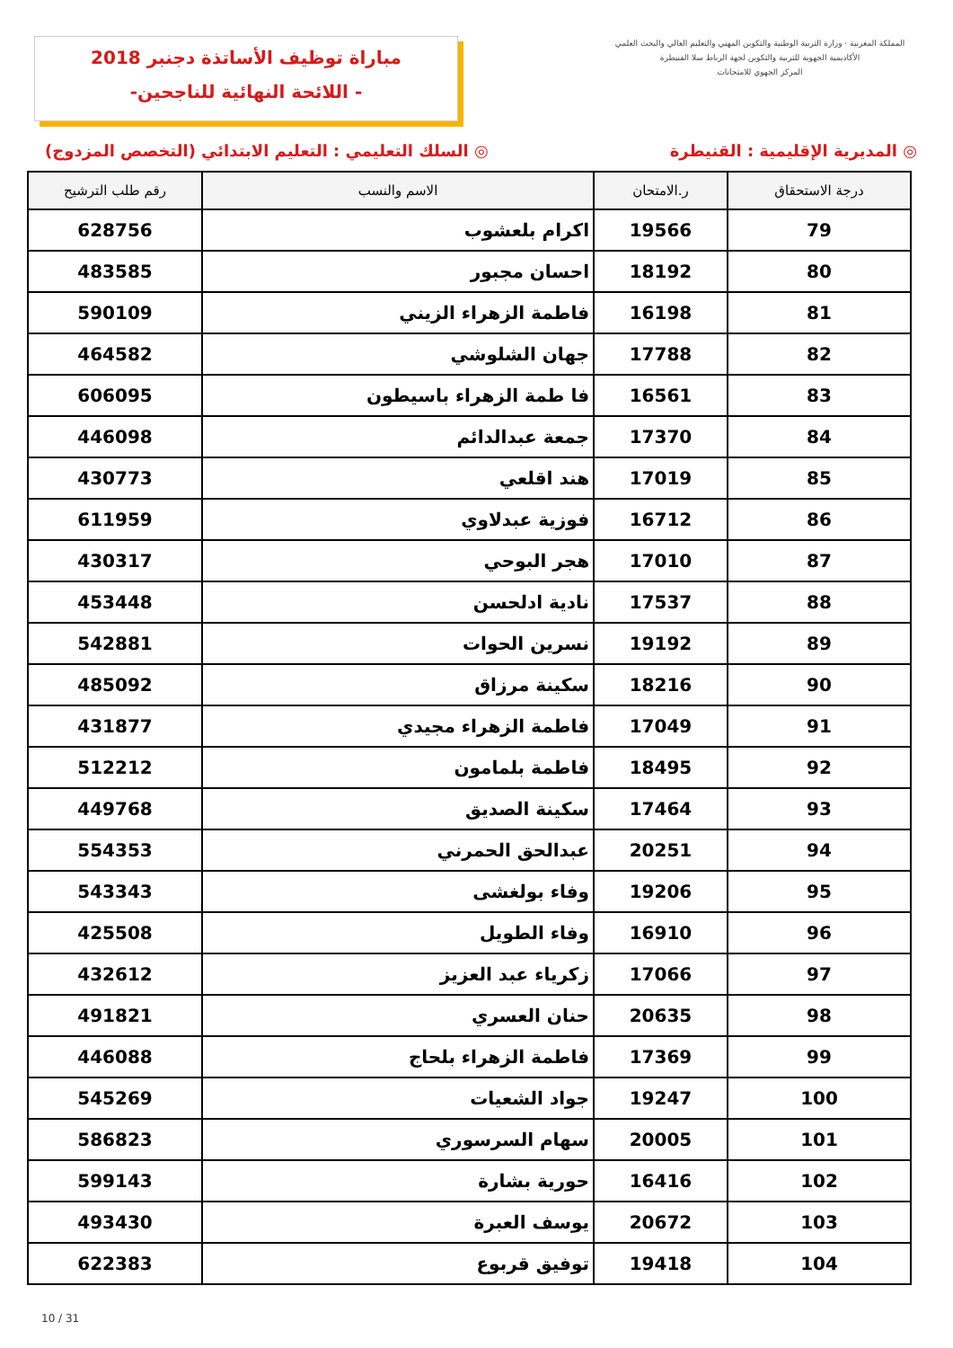مباراة توظيف الأساتذة دجنبر 2018
-اللائحة النهائية للناجحين -
المملكة المغربية · وزارة التربية الوطنية والتكوين المهني والتعليم العالي والبحث العلمي
الأكاديمية الجهوية للتربية والتكوين لجهة الرباط سلا القنيطرة
المركز الجهوي للامتحانات
◎ المديرية الإقليمية : القنيطرة ◎ السلك التعليمي : التعليم الابتدائي (التخصص المزدوج)
| درجة الاستحقاق | ر.الامتحان | الاسم والنسب | رقم طلب الترشيح |
| --- | --- | --- | --- |
| 79 | 19566 | اكرام بلعشوب | 628756 |
| 80 | 18192 | احسان مجبور | 483585 |
| 81 | 16198 | فاطمة الزهراء الزيني | 590109 |
| 82 | 17788 | جهان الشلوشي | 464582 |
| 83 | 16561 | فا طمة الزهراء باسيطون | 606095 |
| 84 | 17370 | جمعة عبدالدائم | 446098 |
| 85 | 17019 | هند اقلعي | 430773 |
| 86 | 16712 | فوزية عبدلاوي | 611959 |
| 87 | 17010 | هجر البوحي | 430317 |
| 88 | 17537 | نادية ادلحسن | 453448 |
| 89 | 19192 | نسرين الحوات | 542881 |
| 90 | 18216 | سكينة مرزاق | 485092 |
| 91 | 17049 | فاطمة الزهراء مجيدي | 431877 |
| 92 | 18495 | فاطمة بلمامون | 512212 |
| 93 | 17464 | سكينة الصديق | 449768 |
| 94 | 20251 | عبدالحق الحمرني | 554353 |
| 95 | 19206 | وفاء بولغشى | 543343 |
| 96 | 16910 | وفاء الطويل | 425508 |
| 97 | 17066 | زكرياء عبد العزيز | 432612 |
| 98 | 20635 | حنان العسري | 491821 |
| 99 | 17369 | فاطمة الزهراء بلحاج | 446088 |
| 100 | 19247 | جواد الشعيات | 545269 |
| 101 | 20005 | سهام السرسوري | 586823 |
| 102 | 16416 | حورية بشارة | 599143 |
| 103 | 20672 | يوسف العبرة | 493430 |
| 104 | 19418 | توفيق قربوع | 622383 |
10 / 31